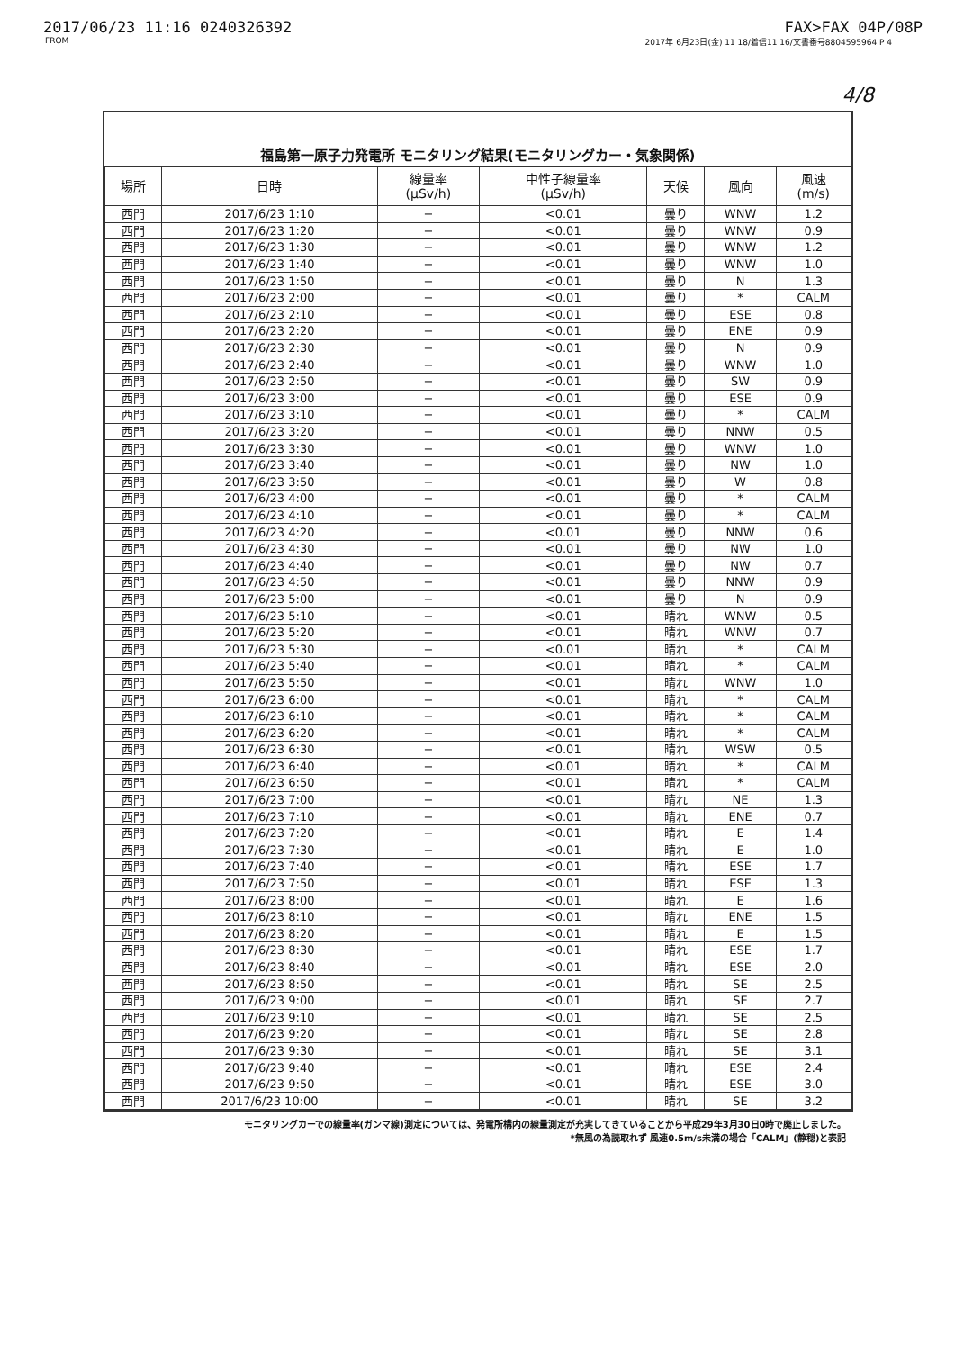2017/06/23 11:16 0240326392 FAX>FAX 04P/08P
FROM 2017年 6月23日(金) 11 18/着信11 16/文書番号8804595964 P 4
4/8
福島第一原子力発電所 モニタリング結果(モニタリングカー・気象関係)
| 場所 | 日時 | 線量率 (μSv/h) | 中性子線量率 (μSv/h) | 天候 | 風向 | 風速 (m/s) |
| --- | --- | --- | --- | --- | --- | --- |
| 西門 | 2017/6/23 1:10 | − | <0.01 | 曇り | WNW | 1.2 |
| 西門 | 2017/6/23 1:20 | − | <0.01 | 曇り | WNW | 0.9 |
| 西門 | 2017/6/23 1:30 | − | <0.01 | 曇り | WNW | 1.2 |
| 西門 | 2017/6/23 1:40 | − | <0.01 | 曇り | WNW | 1.0 |
| 西門 | 2017/6/23 1:50 | − | <0.01 | 曇り | N | 1.3 |
| 西門 | 2017/6/23 2:00 | − | <0.01 | 曇り | * | CALM |
| 西門 | 2017/6/23 2:10 | − | <0.01 | 曇り | ESE | 0.8 |
| 西門 | 2017/6/23 2:20 | − | <0.01 | 曇り | ENE | 0.9 |
| 西門 | 2017/6/23 2:30 | − | <0.01 | 曇り | N | 0.9 |
| 西門 | 2017/6/23 2:40 | − | <0.01 | 曇り | WNW | 1.0 |
| 西門 | 2017/6/23 2:50 | − | <0.01 | 曇り | SW | 0.9 |
| 西門 | 2017/6/23 3:00 | − | <0.01 | 曇り | ESE | 0.9 |
| 西門 | 2017/6/23 3:10 | − | <0.01 | 曇り | * | CALM |
| 西門 | 2017/6/23 3:20 | − | <0.01 | 曇り | NNW | 0.5 |
| 西門 | 2017/6/23 3:30 | − | <0.01 | 曇り | WNW | 1.0 |
| 西門 | 2017/6/23 3:40 | − | <0.01 | 曇り | NW | 1.0 |
| 西門 | 2017/6/23 3:50 | − | <0.01 | 曇り | W | 0.8 |
| 西門 | 2017/6/23 4:00 | − | <0.01 | 曇り | * | CALM |
| 西門 | 2017/6/23 4:10 | − | <0.01 | 曇り | * | CALM |
| 西門 | 2017/6/23 4:20 | − | <0.01 | 曇り | NNW | 0.6 |
| 西門 | 2017/6/23 4:30 | − | <0.01 | 曇り | NW | 1.0 |
| 西門 | 2017/6/23 4:40 | − | <0.01 | 曇り | NW | 0.7 |
| 西門 | 2017/6/23 4:50 | − | <0.01 | 曇り | NNW | 0.9 |
| 西門 | 2017/6/23 5:00 | − | <0.01 | 曇り | N | 0.9 |
| 西門 | 2017/6/23 5:10 | − | <0.01 | 晴れ | WNW | 0.5 |
| 西門 | 2017/6/23 5:20 | − | <0.01 | 晴れ | WNW | 0.7 |
| 西門 | 2017/6/23 5:30 | − | <0.01 | 晴れ | * | CALM |
| 西門 | 2017/6/23 5:40 | − | <0.01 | 晴れ | * | CALM |
| 西門 | 2017/6/23 5:50 | − | <0.01 | 晴れ | WNW | 1.0 |
| 西門 | 2017/6/23 6:00 | − | <0.01 | 晴れ | * | CALM |
| 西門 | 2017/6/23 6:10 | − | <0.01 | 晴れ | * | CALM |
| 西門 | 2017/6/23 6:20 | − | <0.01 | 晴れ | * | CALM |
| 西門 | 2017/6/23 6:30 | − | <0.01 | 晴れ | WSW | 0.5 |
| 西門 | 2017/6/23 6:40 | − | <0.01 | 晴れ | * | CALM |
| 西門 | 2017/6/23 6:50 | − | <0.01 | 晴れ | * | CALM |
| 西門 | 2017/6/23 7:00 | − | <0.01 | 晴れ | NE | 1.3 |
| 西門 | 2017/6/23 7:10 | − | <0.01 | 晴れ | ENE | 0.7 |
| 西門 | 2017/6/23 7:20 | − | <0.01 | 晴れ | E | 1.4 |
| 西門 | 2017/6/23 7:30 | − | <0.01 | 晴れ | E | 1.0 |
| 西門 | 2017/6/23 7:40 | − | <0.01 | 晴れ | ESE | 1.7 |
| 西門 | 2017/6/23 7:50 | − | <0.01 | 晴れ | ESE | 1.3 |
| 西門 | 2017/6/23 8:00 | − | <0.01 | 晴れ | E | 1.6 |
| 西門 | 2017/6/23 8:10 | − | <0.01 | 晴れ | ENE | 1.5 |
| 西門 | 2017/6/23 8:20 | − | <0.01 | 晴れ | E | 1.5 |
| 西門 | 2017/6/23 8:30 | − | <0.01 | 晴れ | ESE | 1.7 |
| 西門 | 2017/6/23 8:40 | − | <0.01 | 晴れ | ESE | 2.0 |
| 西門 | 2017/6/23 8:50 | − | <0.01 | 晴れ | SE | 2.5 |
| 西門 | 2017/6/23 9:00 | − | <0.01 | 晴れ | SE | 2.7 |
| 西門 | 2017/6/23 9:10 | − | <0.01 | 晴れ | SE | 2.5 |
| 西門 | 2017/6/23 9:20 | − | <0.01 | 晴れ | SE | 2.8 |
| 西門 | 2017/6/23 9:30 | − | <0.01 | 晴れ | SE | 3.1 |
| 西門 | 2017/6/23 9:40 | − | <0.01 | 晴れ | ESE | 2.4 |
| 西門 | 2017/6/23 9:50 | − | <0.01 | 晴れ | ESE | 3.0 |
| 西門 | 2017/6/23 10:00 | − | <0.01 | 晴れ | SE | 3.2 |
モニタリングカーでの線量率(ガンマ線)測定については、発電所構内の線量測定が充実してきていることから平成29年3月30日0時で廃止しました。
*無風の為読取れず 風速0.5m/s未満の場合「CALM」(静穏)と表記